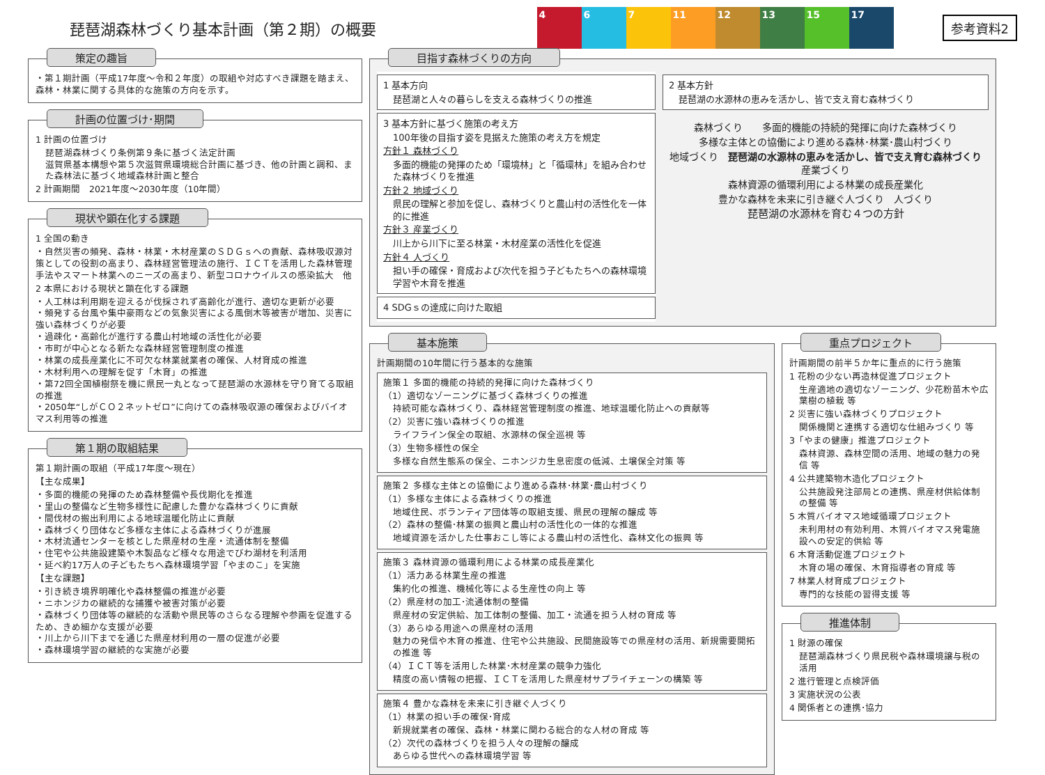琵琶湖森林づくり基本計画（第２期）の概要
4 6 7 11 12 13 15 17
参考資料2
策定の趣旨
・第１期計画（平成17年度～令和２年度）の取組や対応すべき課題を踏まえ、森林・林業に関する具体的な施策の方向を示す。
計画の位置づけ･期間
1 計画の位置づけ
琵琶湖森林づくり条例第９条に基づく法定計画
滋賀県基本構想や第５次滋賀県環境総合計画に基づき、他の計画と調和、また森林法に基づく地域森林計画と整合
2 計画期間　2021年度～2030年度（10年間）
現状や顕在化する課題
1 全国の動き
・自然災害の頻発、森林・林業・木材産業のＳＤＧｓへの貢献、森林吸収源対策としての役割の高まり、森林経営管理法の施行、ＩＣＴを活用した森林管理手法やスマート林業へのニーズの高まり、新型コロナウイルスの感染拡大　他
2 本県における現状と顕在化する課題
・人工林は利用期を迎えるが伐採されず高齢化が進行、適切な更新が必要
・頻発する台風や集中豪雨などの気象災害による風倒木等被害が増加、災害に強い森林づくりが必要
・過疎化・高齢化が進行する農山村地域の活性化が必要
・市町が中心となる新たな森林経営管理制度の推進
・林業の成長産業化に不可欠な林業就業者の確保、人材育成の推進
・木材利用への理解を促す「木育」の推進
・第72回全国植樹祭を機に県民一丸となって琵琶湖の水源林を守り育てる取組の推進
・2050年“しがＣＯ２ネットゼロ”に向けての森林吸収源の確保およびバイオマス利用等の推進
第１期の取組結果
第１期計画の取組（平成17年度～現在）
【主な成果】
・多面的機能の発揮のため森林整備や長伐期化を推進
・里山の整備など生物多様性に配慮した豊かな森林づくりに貢献
・間伐材の搬出利用による地球温暖化防止に貢献
・森林づくり団体など多様な主体による森林づくりが進展
・木材流通センターを核とした県産材の生産・流通体制を整備
・住宅や公共施設建築や木製品など様々な用途でびわ湖材を利活用
・延べ約17万人の子どもたちへ森林環境学習「やまのこ」を実施
【主な課題】
・引き続き境界明確化や森林整備の推進が必要
・ニホンジカの継続的な捕獲や被害対策が必要
・森林づくり団体等の継続的な活動や県民等のさらなる理解や参画を促進するため、きめ細かな支援が必要
・川上から川下までを通じた県産材利用の一層の促進が必要
・森林環境学習の継続的な実施が必要
目指す森林づくりの方向
1 基本方向
琵琶湖と人々の暮らしを支える森林づくりの推進
3 基本方針に基づく施策の考え方
100年後の目指す姿を見据えた施策の考え方を規定
方針１ 森林づくり
多面的機能の発揮のため「環境林」と「循環林」を組み合わせた森林づくりを推進
方針２ 地域づくり
県民の理解と参加を促し、森林づくりと農山村の活性化を一体的に推進
方針３ 産業づくり
川上から川下に至る林業・木材産業の活性化を促進
方針４ 人づくり
担い手の確保・育成および次代を担う子どもたちへの森林環境学習や木育を推進
4 SDGｓの達成に向けた取組
2 基本方針
琵琶湖の水源林の恵みを活かし、皆で支え育む森林づくり
森林づくり　　多面的機能の持続的発揮に向けた森林づくり
多様な主体との協働により進める森林･林業･農山村づくり
地域づくり　琵琶湖の水源林の恵みを活かし、皆で支え育む森林づくり　産業づくり
森林資源の循環利用による林業の成長産業化
豊かな森林を未来に引き継ぐ人づくり　人づくり
琵琶湖の水源林を育む４つの方針
基本施策
計画期間の10年間に行う基本的な施策
施策１ 多面的機能の持続的発揮に向けた森林づくり
（1）適切なゾーニングに基づく森林づくりの推進
持続可能な森林づくり、森林経営管理制度の推進、地球温暖化防止への貢献等
（2）災害に強い森林づくりの推進
ライフライン保全の取組、水源林の保全巡視 等
（3）生物多様性の保全
多様な自然生態系の保全、ニホンジカ生息密度の低減、土壌保全対策 等
施策２ 多様な主体との協働により進める森林･林業･農山村づくり
（1）多様な主体による森林づくりの推進
地域住民、ボランティア団体等の取組支援、県民の理解の醸成 等
（2）森林の整備･林業の振興と農山村の活性化の一体的な推進
地域資源を活かした仕事おこし等による農山村の活性化、森林文化の振興 等
施策３ 森林資源の循環利用による林業の成長産業化
（1）活力ある林業生産の推進
集約化の推進、機械化等による生産性の向上 等
（2）県産材の加工･流通体制の整備
県産材の安定供給、加工体制の整備、加工・流通を担う人材の育成 等
（3）あらゆる用途への県産材の活用
魅力の発信や木育の推進、住宅や公共施設、民間施設等での県産材の活用、新規需要開拓の推進 等
（4）ＩＣＴ等を活用した林業･木材産業の競争力強化
精度の高い情報の把握、ＩＣＴを活用した県産材サプライチェーンの構築 等
施策４ 豊かな森林を未来に引き継ぐ人づくり
（1）林業の担い手の確保･育成
新規就業者の確保、森林・林業に関わる総合的な人材の育成 等
（2）次代の森林づくりを担う人々の理解の醸成
あらゆる世代への森林環境学習 等
重点プロジェクト
計画期間の前半５か年に重点的に行う施策
1 花粉の少ない再造林促進プロジェクト
生産適地の適切なゾーニング、少花粉苗木や広葉樹の植栽 等
2 災害に強い森林づくりプロジェクト
関係機関と連携する適切な仕組みづくり 等
3「やまの健康」推進プロジェクト
森林資源、森林空間の活用、地域の魅力の発信 等
4 公共建築物木造化プロジェクト
公共施設発注部局との連携、県産材供給体制の整備 等
5 木質バイオマス地域循環プロジェクト
未利用材の有効利用、木質バイオマス発電施設への安定的供給 等
6 木育活動促進プロジェクト
木育の場の確保、木育指導者の育成 等
7 林業人材育成プロジェクト
専門的な技能の習得支援 等
推進体制
1 財源の確保
琵琶湖森林づくり県民税や森林環境譲与税の活用
2 進行管理と点検評価
3 実施状況の公表
4 関係者との連携･協力